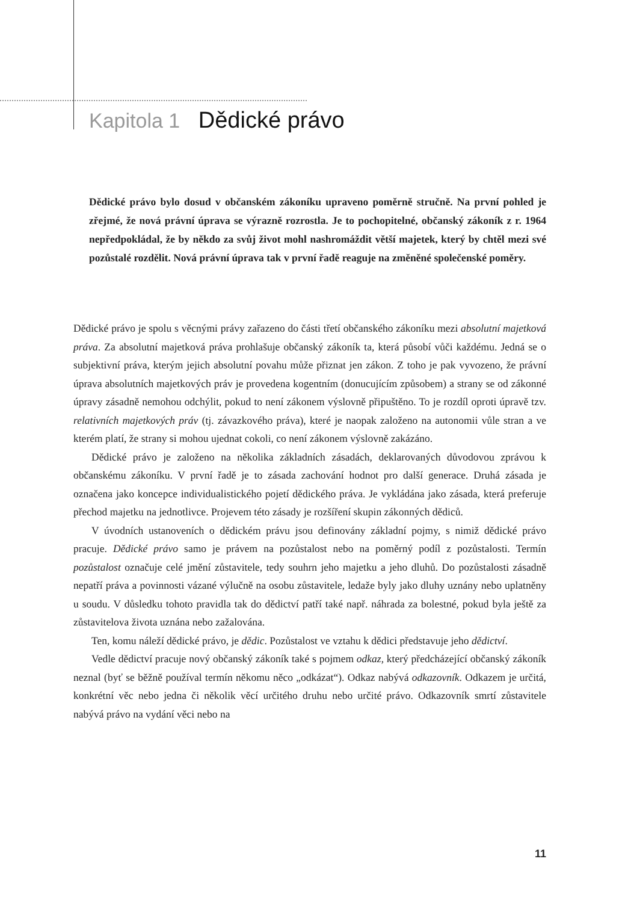Kapitola 1 Dědické právo
Dědické právo bylo dosud v občanském zákoníku upraveno poměrně stručně. Na první pohled je zřejmé, že nová právní úprava se výrazně rozrostla. Je to pochopitelné, občanský zákoník z r. 1964 nepředpokládal, že by někdo za svůj život mohl nashromáždit větší majetek, který by chtěl mezi své pozůstalé rozdělit. Nová právní úprava tak v první řadě reaguje na změněné společenské poměry.
Dědické právo je spolu s věcnými právy zařazeno do části třetí občanského zákoníku mezi absolutní majetková práva. Za absolutní majetková práva prohlašuje občanský zákoník ta, která působí vůči každému. Jedná se o subjektivní práva, kterým jejich absolutní povahu může přiznat jen zákon. Z toho je pak vyvozeno, že právní úprava absolutních majetkových práv je provedena kogentním (donucujícím způsobem) a strany se od zákonné úpravy zásadně nemohou odchýlit, pokud to není zákonem výslovně připuštěno. To je rozdíl oproti úpravě tzv. relativních majetkových práv (tj. závazkového práva), které je naopak založeno na autonomii vůle stran a ve kterém platí, že strany si mohou ujednat cokoli, co není zákonem výslovně zakázáno.
Dědické právo je založeno na několika základních zásadách, deklarovaných důvodovou zprávou k občanskému zákoníku. V první řadě je to zásada zachování hodnot pro další generace. Druhá zásada je označena jako koncepce individualistického pojetí dědického práva. Je vykládána jako zásada, která preferuje přechod majetku na jednotlivce. Projevem této zásady je rozšíření skupin zákonných dědiců.
V úvodních ustanoveních o dědickém právu jsou definovány základní pojmy, s nimiž dědické právo pracuje. Dědické právo samo je právem na pozůstalost nebo na poměrný podíl z pozůstalosti. Termín pozůstalost označuje celé jmění zůstavitele, tedy souhrn jeho majetku a jeho dluhů. Do pozůstalosti zásadně nepatří práva a povinnosti vázané výlučně na osobu zůstavitele, ledaže byly jako dluhy uznány nebo uplatněny u soudu. V důsledku tohoto pravidla tak do dědictví patří také např. náhrada za bolestné, pokud byla ještě za zůstavitelova života uznána nebo zažalována.
Ten, komu náleží dědické právo, je dědic. Pozůstalost ve vztahu k dědici představuje jeho dědictví.
Vedle dědictví pracuje nový občanský zákoník také s pojmem odkaz, který předcházející občanský zákoník neznal (byť se běžně používal termín někomu něco „odkázat“). Odkaz nabývá odkazovník. Odkazem je určitá, konkrétní věc nebo jedna či několik věcí určitého druhu nebo určité právo. Odkazovník smrtí zůstavitele nabývá právo na vydání věci nebo na
11